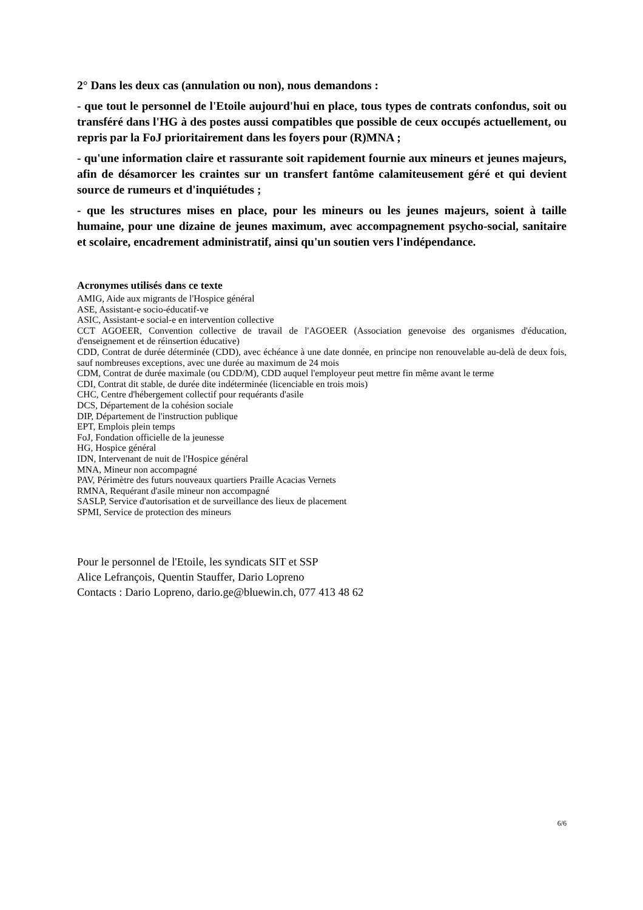2° Dans les deux cas (annulation ou non), nous demandons :
- que tout le personnel de l'Etoile aujourd'hui en place, tous types de contrats confondus, soit ou transféré dans l'HG à des postes aussi compatibles que possible de ceux occupés actuellement, ou repris par la FoJ prioritairement dans les foyers pour (R)MNA ;
- qu'une information claire et rassurante soit rapidement fournie aux mineurs et jeunes majeurs, afin de désamorcer les craintes sur un transfert fantôme calamiteusement géré et qui devient source de rumeurs et d'inquiétudes ;
- que les structures mises en place, pour les mineurs ou les jeunes majeurs, soient à taille humaine, pour une dizaine de jeunes maximum, avec accompagnement psycho-social, sanitaire et scolaire, encadrement administratif, ainsi qu'un soutien vers l'indépendance.
Acronymes utilisés dans ce texte
AMIG, Aide aux migrants de l'Hospice général
ASE, Assistant-e socio-éducatif-ve
ASIC, Assistant-e social-e en intervention collective
CCT AGOEER, Convention collective de travail de l'AGOEER (Association genevoise des organismes d'éducation, d'enseignement et de réinsertion éducative)
CDD, Contrat de durée déterminée (CDD), avec échéance à une date donnée, en principe non renouvelable au-delà de deux fois, sauf nombreuses exceptions, avec une durée au maximum de 24 mois
CDM, Contrat de durée maximale (ou CDD/M), CDD auquel l'employeur peut mettre fin même avant le terme
CDI, Contrat dit stable, de durée dite indéterminée (licenciable en trois mois)
CHC, Centre d'hébergement collectif pour requérants d'asile
DCS, Département de la cohésion sociale
DIP, Département de l'instruction publique
EPT, Emplois plein temps
FoJ, Fondation officielle de la jeunesse
HG, Hospice général
IDN, Intervenant de nuit de l'Hospice général
MNA, Mineur non accompagné
PAV, Périmètre des futurs nouveaux quartiers Praille Acacias Vernets
RMNA, Requérant d'asile mineur non accompagné
SASLP, Service d'autorisation et de surveillance des lieux de placement
SPMI, Service de protection des mineurs
Pour le personnel de l'Etoile, les syndicats SIT et SSP
Alice Lefrançois, Quentin Stauffer, Dario Lopreno
Contacts : Dario Lopreno, dario.ge@bluewin.ch, 077 413 48 62
6/6